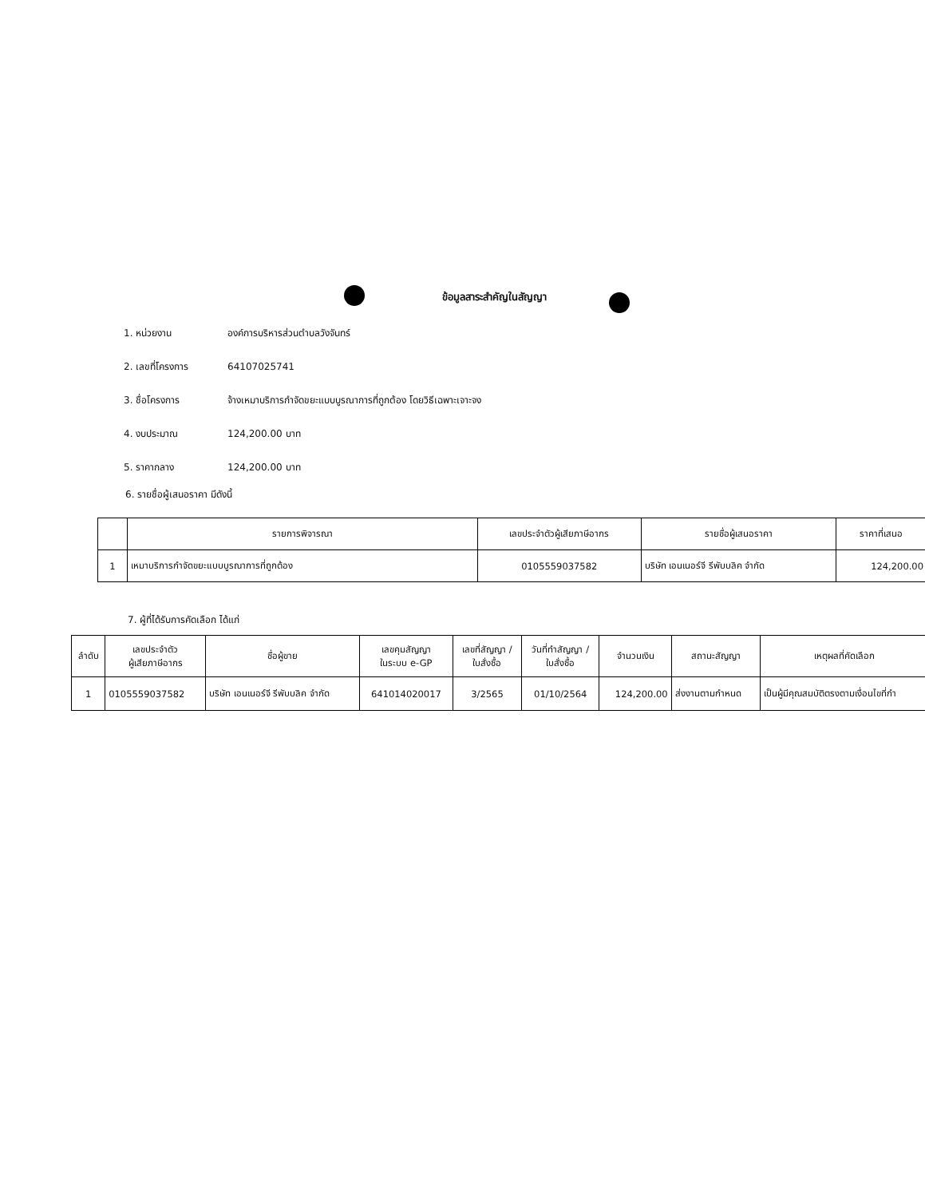ข้อมูลสาระสำคัญในสัญญา
1. หน่วยงาน องค์การบริหารส่วนตำบลวังจันทร์
2. เลขที่โครงการ 64107025741
3. ชื่อโครงการ จ้างเหมาบริการกำจัดขยะแบบบูรณาการที่ถูกต้อง โดยวิธีเฉพาะเจาะจง
4. งบประมาณ 124,200.00 บาท
5. ราคากลาง 124,200.00 บาท
6. รายชื่อผู้เสนอราคา มีดังนี้
| | รายการพิจารณา | เลขประจำตัวผู้เสียภาษีอากร | รายชื่อผู้เสนอราคา | ราคาที่เสนอ |
| --- | --- | --- | --- | --- |
| 1 | เหมาบริการกำจัดขยะแบบบูรณาการที่ถูกต้อง | 0105559037582 | บริษัท เอนเนอร์จี รีพับบลิค จำกัด | 124,200.00 |
7. ผู้ที่ได้รับการคัดเลือก ได้แก่
| ลำดับ | เลขประจำตัว ผู้เสียภาษีอากร | ชื่อผู้ขาย | เลขคุมสัญญา ในระบบ e-GP | เลขที่สัญญา / ใบสั่งซื้อ | วันที่ทำสัญญา / ใบสั่งซื้อ | จำนวนเงิน | สถานะสัญญา | เหตุผลที่คัดเลือก |
| --- | --- | --- | --- | --- | --- | --- | --- | --- |
| 1 | 0105559037582 | บริษัท เอนเนอร์จี รีพับบลิค จำกัด | 641014020017 | 3/2565 | 01/10/2564 | 124,200.00 | ส่งงานตามกำหนด | เป็นผู้มีคุณสมบัติตรงตามเงื่อนไขที่กำ |